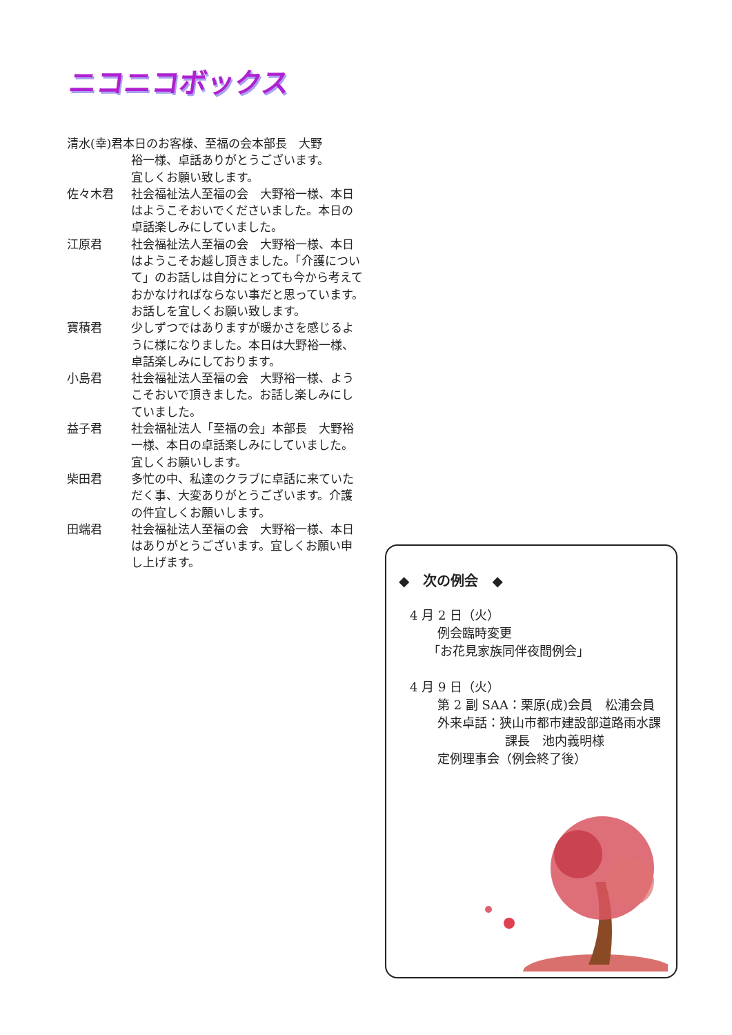ニコニコボックス
清水(幸)君本日のお客様、至福の会本部長　大野
裕一様、卓話ありがとうございます。
宜しくお願い致します。
佐々木君 社会福祉法人至福の会　大野裕一様、本日はようこそおいでくださいました。本日の卓話楽しみにしていました。
江原君 社会福祉法人至福の会　大野裕一様、本日はようこそお越し頂きました。「介護について」のお話しは自分にとっても今から考えておかなければならない事だと思っています。お話しを宜しくお願い致します。
寶積君 少しずつではありますが暖かさを感じるように様になりました。本日は大野裕一様、卓話楽しみにしております。
小島君 社会福祉法人至福の会　大野裕一様、ようこそおいで頂きました。お話し楽しみにしていました。
益子君 社会福祉法人「至福の会」本部長　大野裕一様、本日の卓話楽しみにしていました。宜しくお願いします。
柴田君 多忙の中、私達のクラブに卓話に来ていただく事、大変ありがとうございます。介護の件宜しくお願いします。
田端君 社会福祉法人至福の会　大野裕一様、本日はありがとうございます。宜しくお願い申し上げます。
◆　次の例会　◆
4 月 2 日（火）
例会臨時変更
「お花見家族同伴夜間例会」
4 月 9 日（火）
第 2 副 SAA：栗原(成)会員　松浦会員
外来卓話：狭山市都市建設部道路雨水課
課長　池内義明様
定例理事会（例会終了後）